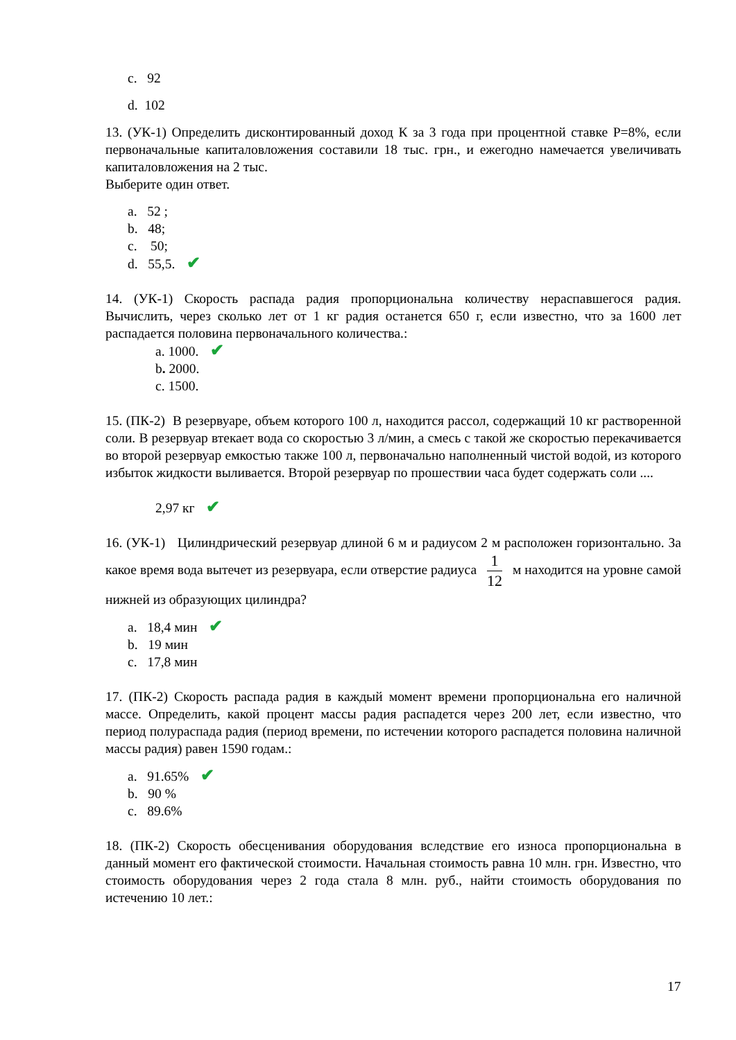c. 92
d. 102
13. (УК-1) Определить дисконтированный доход К за 3 года при процентной ставке Р=8%, если первоначальные капиталовложения составили 18 тыс. грн., и ежегодно намечается увеличивать капиталовложения на 2 тыс.
Выберите один ответ.
a. 52 ;
b. 48;
c. 50;
d. 55,5. ✔
14. (УК-1) Скорость распада радия пропорциональна количеству нераспавшегося радия. Вычислить, через сколько лет от 1 кг радия останется 650 г, если известно, что за 1600 лет распадается половина первоначального количества.:
a. 1000. ✔
b. 2000.
c. 1500.
15. (ПК-2) В резервуаре, объем которого 100 л, находится рассол, содержащий 10 кг растворенной соли. В резервуар втекает вода со скоростью 3 л/мин, а смесь с такой же скоростью перекачивается во второй резервуар емкостью также 100 л, первоначально наполненный чистой водой, из которого избыток жидкости выливается. Второй резервуар по прошествии часа будет содержать соли ....
2,97 кг ✔
16. (УК-1) Цилиндрический резервуар длиной 6 м и радиусом 2 м расположен горизонтально. За какое время вода вытечет из резервуара, если отверстие радиуса 1 12 м находится на уровне самой нижней из образующих цилиндра?
a. 18,4 мин ✔
b. 19 мин
c. 17,8 мин
17. (ПК-2) Скорость распада радия в каждый момент времени пропорциональна его наличной массе. Определить, какой процент массы радия распадется через 200 лет, если известно, что период полураспада радия (период времени, по истечении которого распадется половина наличной массы радия) равен 1590 годам.:
a. 91.65% ✔
b. 90 %
c. 89.6%
18. (ПК-2) Скорость обесценивания оборудования вследствие его износа пропорциональна в данный момент его фактической стоимости. Начальная стоимость равна 10 млн. грн. Известно, что стоимость оборудования через 2 года стала 8 млн. руб., найти стоимость оборудования по истечению 10 лет.:
17